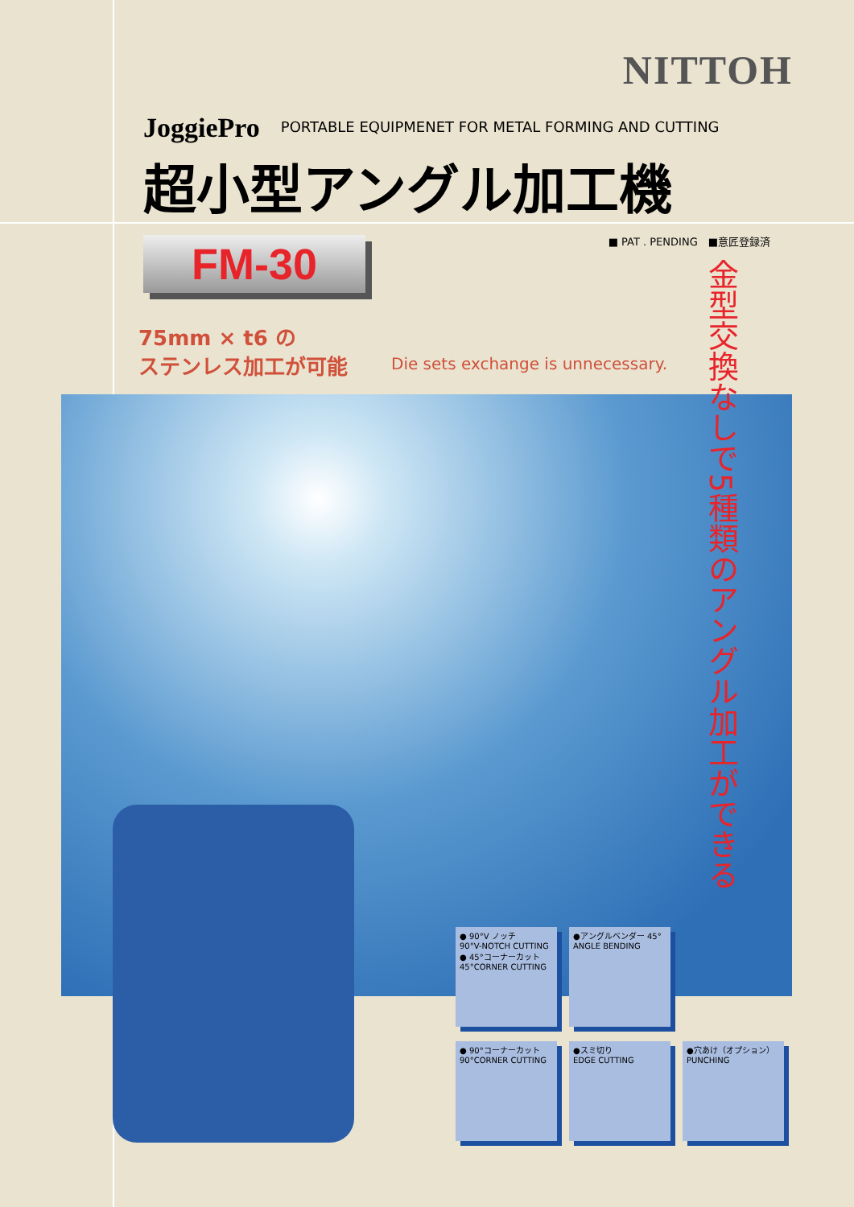NITTOH
JoggiePro PORTABLE EQUIPMENET FOR METAL FORMING AND CUTTING
超小型アングル加工機
■ PAT . PENDING　■意匠登録済 FM-30
75mm × t6 の
ステンレス加工が可能
Die sets exchange is unnecessary.
金型交換なしで5種類のアングル加工ができる
● 90°V ノッチ
90°V-NOTCH CUTTING
● 45°コーナーカット 45°CORNER CUTTING
●アングルベンダー 45°
ANGLE BENDING
● 90°コーナーカット 90°CORNER CUTTING
●スミ切り
EDGE CUTTING
●穴あけ（オプション）
PUNCHING